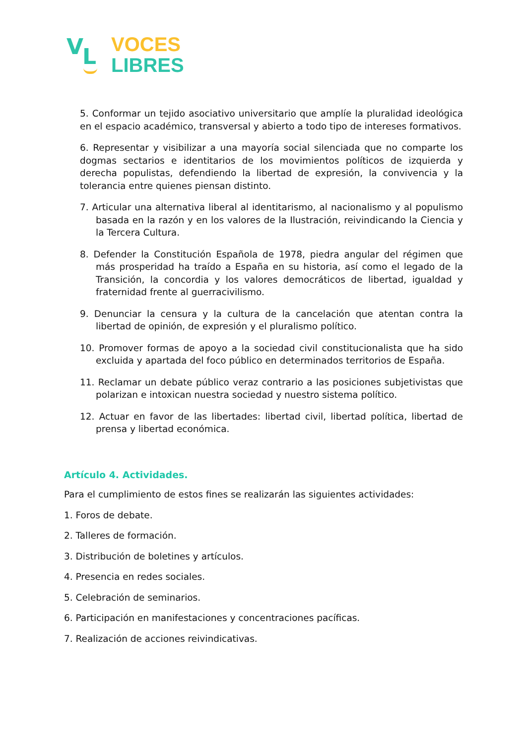V L
VOCES
LIBRES
5. Conformar un tejido asociativo universitario que amplíe la pluralidad ideológica en el espacio académico, transversal y abierto a todo tipo de intereses formativos.
6. Representar y visibilizar a una mayoría social silenciada que no comparte los dogmas sectarios e identitarios de los movimientos políticos de izquierda y derecha populistas, defendiendo la libertad de expresión, la convivencia y la tolerancia entre quienes piensan distinto.
7. Articular una alternativa liberal al identitarismo, al nacionalismo y al populismo basada en la razón y en los valores de la Ilustración, reivindicando la Ciencia y la Tercera Cultura.
8. Defender la Constitución Española de 1978, piedra angular del régimen que más prosperidad ha traído a España en su historia, así como el legado de la Transición, la concordia y los valores democráticos de libertad, igualdad y fraternidad frente al guerracivilismo.
9. Denunciar la censura y la cultura de la cancelación que atentan contra la libertad de opinión, de expresión y el pluralismo político.
10. Promover formas de apoyo a la sociedad civil constitucionalista que ha sido excluida y apartada del foco público en determinados territorios de España.
11. Reclamar un debate público veraz contrario a las posiciones subjetivistas que polarizan e intoxican nuestra sociedad y nuestro sistema político.
12. Actuar en favor de las libertades: libertad civil, libertad política, libertad de prensa y libertad económica.
Artículo 4. Actividades.
Para el cumplimiento de estos fines se realizarán las siguientes actividades:
1. Foros de debate.
2. Talleres de formación.
3. Distribución de boletines y artículos.
4. Presencia en redes sociales.
5. Celebración de seminarios.
6. Participación en manifestaciones y concentraciones pacíficas.
7. Realización de acciones reivindicativas.